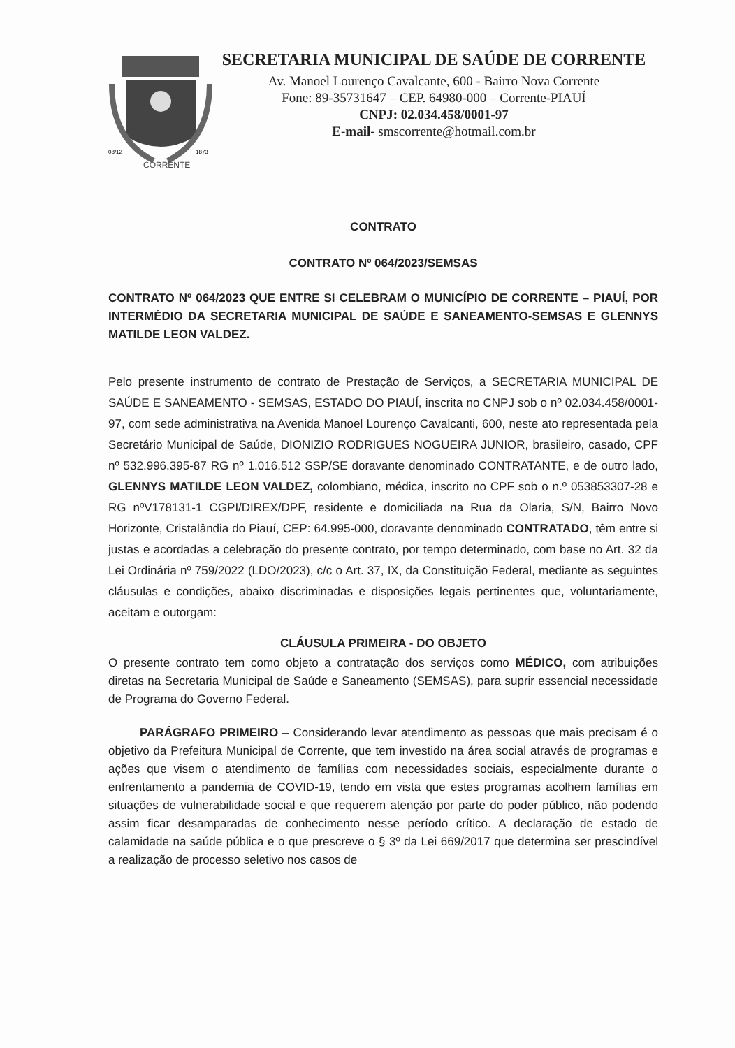CORRENTE
08/12
1873
SECRETARIA MUNICIPAL DE SAÚDE DE CORRENTE
Av. Manoel Lourenço Cavalcante, 600 - Bairro Nova Corrente
Fone: 89-35731647 – CEP. 64980-000 – Corrente-PIAUÍ
CNPJ: 02.034.458/0001-97
E-mail- smscorrente@hotmail.com.br
CONTRATO
CONTRATO Nº 064/2023/SEMSAS
CONTRATO Nº 064/2023 QUE ENTRE SI CELEBRAM O MUNICÍPIO DE CORRENTE – PIAUÍ, POR INTERMÉDIO DA SECRETARIA MUNICIPAL DE SAÚDE E SANEAMENTO-SEMSAS E GLENNYS MATILDE LEON VALDEZ.
Pelo presente instrumento de contrato de Prestação de Serviços, a SECRETARIA MUNICIPAL DE SAÚDE E SANEAMENTO - SEMSAS, ESTADO DO PIAUÍ, inscrita no CNPJ sob o nº 02.034.458/0001-97, com sede administrativa na Avenida Manoel Lourenço Cavalcanti, 600, neste ato representada pela Secretário Municipal de Saúde, DIONIZIO RODRIGUES NOGUEIRA JUNIOR, brasileiro, casado, CPF nº 532.996.395-87 RG nº 1.016.512 SSP/SE doravante denominado CONTRATANTE, e de outro lado, GLENNYS MATILDE LEON VALDEZ, colombiano, médica, inscrito no CPF sob o n.º 053853307-28 e RG nºV178131-1 CGPI/DIREX/DPF, residente e domiciliada na Rua da Olaria, S/N, Bairro Novo Horizonte, Cristalândia do Piauí, CEP: 64.995-000, doravante denominado CONTRATADO, têm entre si justas e acordadas a celebração do presente contrato, por tempo determinado, com base no Art. 32 da Lei Ordinária nº 759/2022 (LDO/2023), c/c o Art. 37, IX, da Constituição Federal, mediante as seguintes cláusulas e condições, abaixo discriminadas e disposições legais pertinentes que, voluntariamente, aceitam e outorgam:
CLÁUSULA PRIMEIRA - DO OBJETO
O presente contrato tem como objeto a contratação dos serviços como MÉDICO, com atribuições diretas na Secretaria Municipal de Saúde e Saneamento (SEMSAS), para suprir essencial necessidade de Programa do Governo Federal.
PARÁGRAFO PRIMEIRO – Considerando levar atendimento as pessoas que mais precisam é o objetivo da Prefeitura Municipal de Corrente, que tem investido na área social através de programas e ações que visem o atendimento de famílias com necessidades sociais, especialmente durante o enfrentamento a pandemia de COVID-19, tendo em vista que estes programas acolhem famílias em situações de vulnerabilidade social e que requerem atenção por parte do poder público, não podendo assim ficar desamparadas de conhecimento nesse período crítico. A declaração de estado de calamidade na saúde pública e o que prescreve o § 3º da Lei 669/2017 que determina ser prescindível a realização de processo seletivo nos casos de